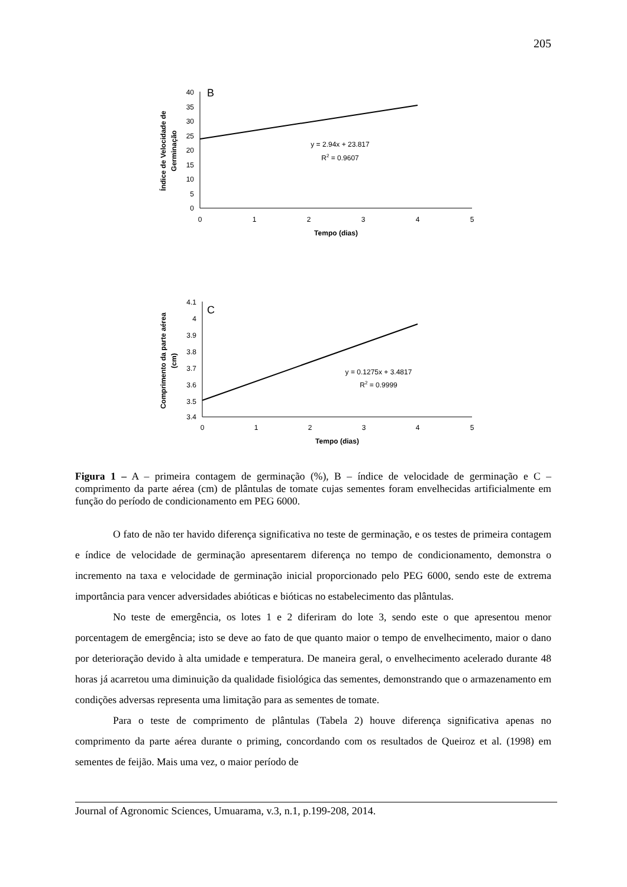205
40
35
30
25
20
15
10
5
0
0
1
2
3
4
5
Tempo (dias)
y = 2.94x + 23.817
R2 = 0.9607
B
Índice de Velocidade de
Germinação
4.1
4
3.9
3.8
3.7
3.6
3.5
3.4
0
1
2
3
4
5
Tempo (dias)
y = 0.1275x + 3.4817
R2 = 0.9999
C
Comprimento da parte aérea
(cm)
Figura 1 – A – primeira contagem de germinação (%), B – índice de velocidade de germinação e C – comprimento da parte aérea (cm) de plântulas de tomate cujas sementes foram envelhecidas artificialmente em função do período de condicionamento em PEG 6000.
O fato de não ter havido diferença significativa no teste de germinação, e os testes de primeira contagem e índice de velocidade de germinação apresentarem diferença no tempo de condicionamento, demonstra o incremento na taxa e velocidade de germinação inicial proporcionado pelo PEG 6000, sendo este de extrema importância para vencer adversidades abióticas e bióticas no estabelecimento das plântulas.
No teste de emergência, os lotes 1 e 2 diferiram do lote 3, sendo este o que apresentou menor porcentagem de emergência; isto se deve ao fato de que quanto maior o tempo de envelhecimento, maior o dano por deterioração devido à alta umidade e temperatura. De maneira geral, o envelhecimento acelerado durante 48 horas já acarretou uma diminuição da qualidade fisiológica das sementes, demonstrando que o armazenamento em condições adversas representa uma limitação para as sementes de tomate.
Para o teste de comprimento de plântulas (Tabela 2) houve diferença significativa apenas no comprimento da parte aérea durante o priming, concordando com os resultados de Queiroz et al. (1998) em sementes de feijão. Mais uma vez, o maior período de
Journal of Agronomic Sciences, Umuarama, v.3, n.1, p.199-208, 2014.